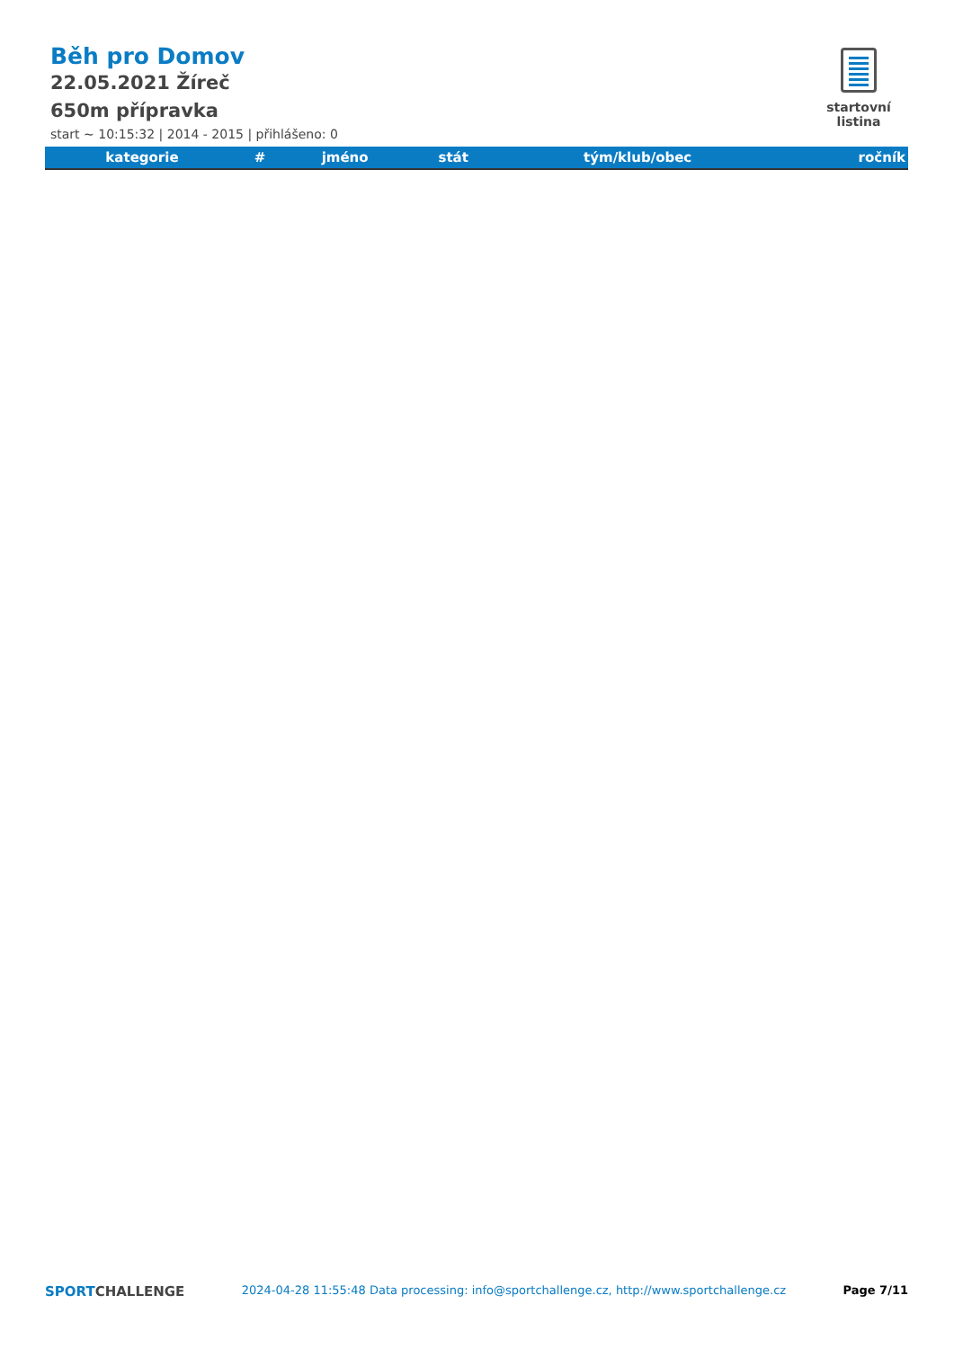startovní listina
Běh pro Domov
22.05.2021 Žíreč
650m přípravka
start ~ 10:15:32 | 2014 - 2015 | přihlášeno: 0
| kategorie | # | jméno | stát | tým/klub/obec | ročník |
| --- | --- | --- | --- | --- | --- |
SPORTCHALLENGE 2024-04-28 11:55:48 Data processing: info@sportchallenge.cz, http://www.sportchallenge.cz Page 7/11